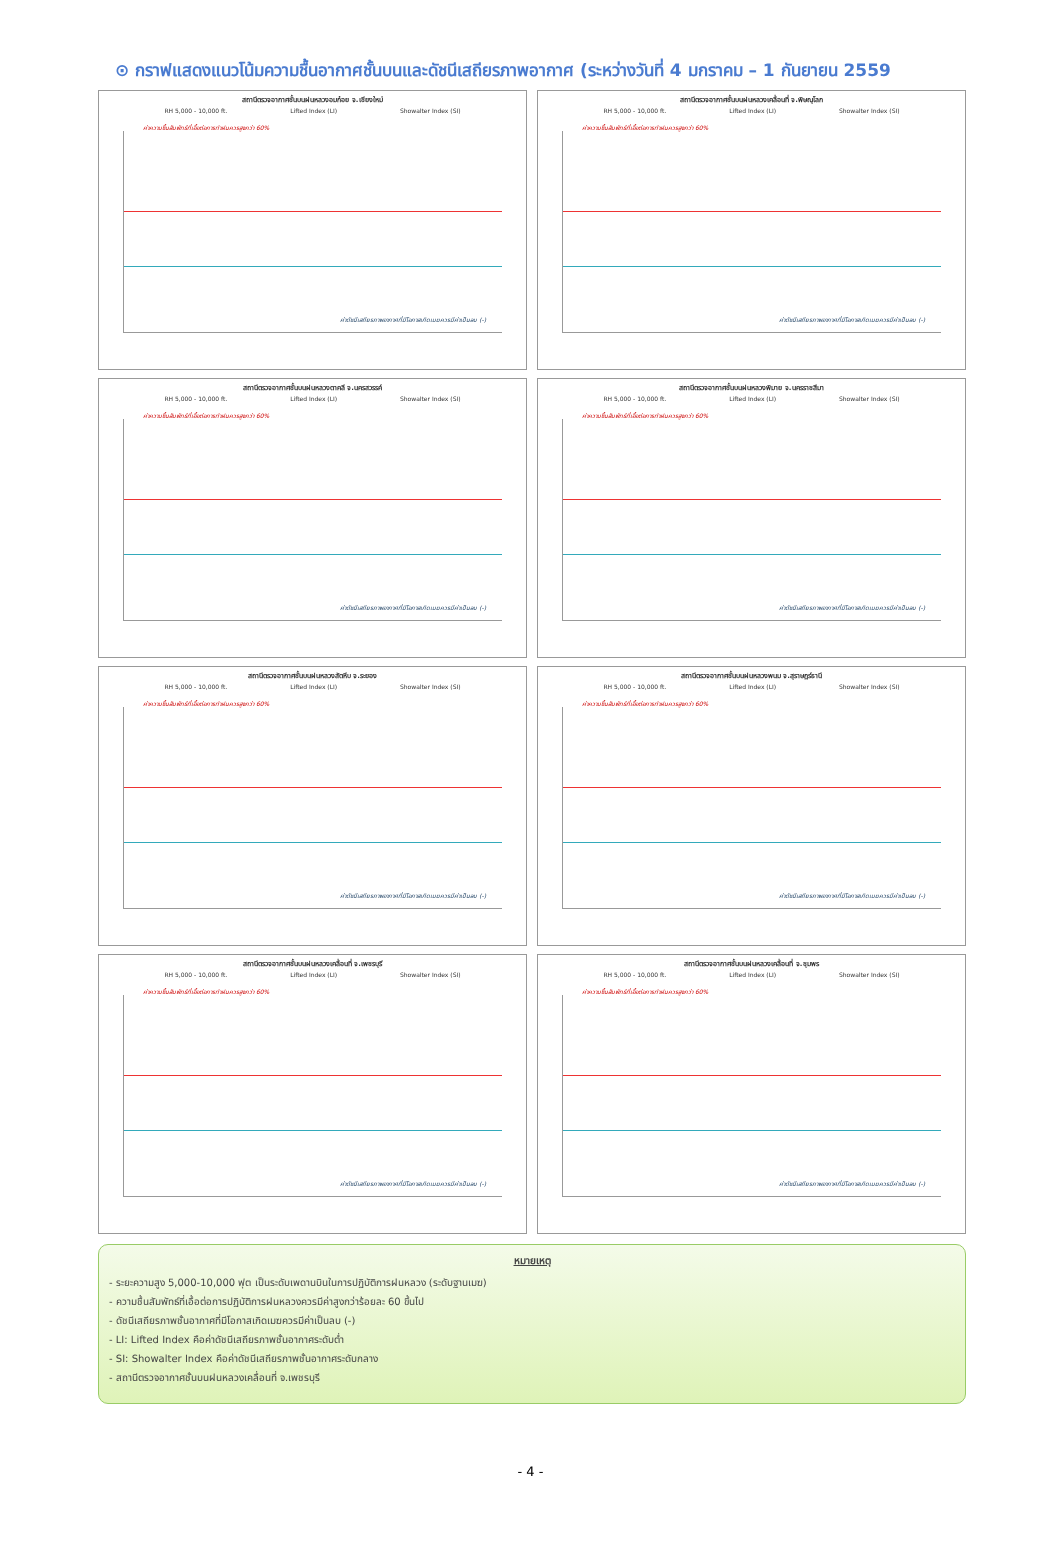⊙ กราฟแสดงแนวโน้มความชื้นอากาศชั้นบนและดัชนีเสถียรภาพอากาศ (ระหว่างวันที่ 4 มกราคม – 1 กันยายน 2559
สถานีตรวจอากาศชั้นบนฝนหลวงอมก๋อย จ.เชียงใหม่
RH 5,000 - 10,000 ft. Lifted Index (LI) Showalter Index (SI)
ค่าความชื้นสัมพัทธ์ที่เอื้อต่อการทำฝนควรสูงกว่า 60%
ค่าดัชนีเสถียรภาพอากาศที่มีโอกาสเกิดเมฆควรมีค่าเป็นลบ (-)
สถานีตรวจอากาศชั้นบนฝนหลวงเคลื่อนที่ จ.พิษณุโลก
RH 5,000 - 10,000 ft. Lifted Index (LI) Showalter Index (SI)
ค่าความชื้นสัมพัทธ์ที่เอื้อต่อการทำฝนควรสูงกว่า 60%
ค่าดัชนีเสถียรภาพอากาศที่มีโอกาสเกิดเมฆควรมีค่าเป็นลบ (-)
สถานีตรวจอากาศชั้นบนฝนหลวงตาคลี จ.นครสวรรค์
RH 5,000 - 10,000 ft. Lifted Index (LI) Showalter Index (SI)
ค่าความชื้นสัมพัทธ์ที่เอื้อต่อการทำฝนควรสูงกว่า 60%
ค่าดัชนีเสถียรภาพอากาศที่มีโอกาสเกิดเมฆควรมีค่าเป็นลบ (-)
สถานีตรวจอากาศชั้นบนฝนหลวงพิมาย จ.นครราชสีมา
RH 5,000 - 10,000 ft. Lifted Index (LI) Showalter Index (SI)
ค่าความชื้นสัมพัทธ์ที่เอื้อต่อการทำฝนควรสูงกว่า 60%
ค่าดัชนีเสถียรภาพอากาศที่มีโอกาสเกิดเมฆควรมีค่าเป็นลบ (-)
สถานีตรวจอากาศชั้นบนฝนหลวงสัตหีบ จ.ระยอง
RH 5,000 - 10,000 ft. Lifted Index (LI) Showalter Index (SI)
ค่าความชื้นสัมพัทธ์ที่เอื้อต่อการทำฝนควรสูงกว่า 60%
ค่าดัชนีเสถียรภาพอากาศที่มีโอกาสเกิดเมฆควรมีค่าเป็นลบ (-)
สถานีตรวจอากาศชั้นบนฝนหลวงพนม จ.สุราษฎร์ธานี
RH 5,000 - 10,000 ft. Lifted Index (LI) Showalter Index (SI)
ค่าความชื้นสัมพัทธ์ที่เอื้อต่อการทำฝนควรสูงกว่า 60%
ค่าดัชนีเสถียรภาพอากาศที่มีโอกาสเกิดเมฆควรมีค่าเป็นลบ (-)
สถานีตรวจอากาศชั้นบนฝนหลวงเคลื่อนที่ จ.เพชรบุรี
RH 5,000 - 10,000 ft. Lifted Index (LI) Showalter Index (SI)
ค่าความชื้นสัมพัทธ์ที่เอื้อต่อการทำฝนควรสูงกว่า 60%
ค่าดัชนีเสถียรภาพอากาศที่มีโอกาสเกิดเมฆควรมีค่าเป็นลบ (-)
สถานีตรวจอากาศชั้นบนฝนหลวงเคลื่อนที่ จ.ชุมพร
RH 5,000 - 10,000 ft. Lifted Index (LI) Showalter Index (SI)
ค่าความชื้นสัมพัทธ์ที่เอื้อต่อการทำฝนควรสูงกว่า 60%
ค่าดัชนีเสถียรภาพอากาศที่มีโอกาสเกิดเมฆควรมีค่าเป็นลบ (-)
หมายเหตุ
- ระยะความสูง 5,000-10,000 ฟุต เป็นระดับเพดานบินในการปฏิบัติการฝนหลวง (ระดับฐานเมฆ)
- ความชื้นสัมพัทธ์ที่เอื้อต่อการปฏิบัติการฝนหลวงควรมีค่าสูงกว่าร้อยละ 60 ขึ้นไป
- ดัชนีเสถียรภาพชั้นอากาศที่มีโอกาสเกิดเมฆควรมีค่าเป็นลบ (-)
- LI: Lifted Index คือค่าดัชนีเสถียรภาพชั้นอากาศระดับต่ำ
- SI: Showalter Index คือค่าดัชนีเสถียรภาพชั้นอากาศระดับกลาง
- สถานีตรวจอากาศชั้นบนฝนหลวงเคลื่อนที่ จ.เพชรบุรี
- 4 -